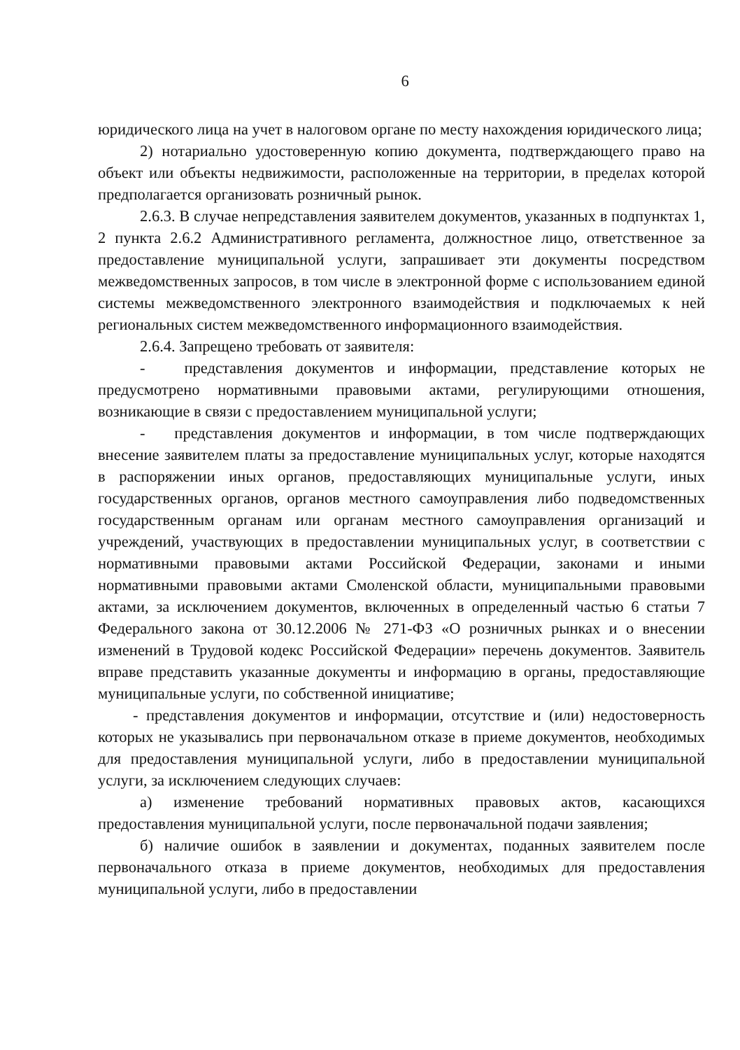6
юридического лица на учет в налоговом органе по месту нахождения юридического лица;
2) нотариально удостоверенную копию документа, подтверждающего право на объект или объекты недвижимости, расположенные на территории, в пределах которой предполагается организовать розничный рынок.
2.6.3. В случае непредставления заявителем документов, указанных в подпунктах 1, 2 пункта 2.6.2 Административного регламента, должностное лицо, ответственное за предоставление муниципальной услуги, запрашивает эти документы посредством межведомственных запросов, в том числе в электронной форме с использованием единой системы межведомственного электронного взаимодействия и подключаемых к ней региональных систем межведомственного информационного взаимодействия.
2.6.4. Запрещено требовать от заявителя:
- представления документов и информации, представление которых не предусмотрено нормативными правовыми актами, регулирующими отношения, возникающие в связи с предоставлением муниципальной услуги;
- представления документов и информации, в том числе подтверждающих внесение заявителем платы за предоставление муниципальных услуг, которые находятся в распоряжении иных органов, предоставляющих муниципальные услуги, иных государственных органов, органов местного самоуправления либо подведомственных государственным органам или органам местного самоуправления организаций и учреждений, участвующих в предоставлении муниципальных услуг, в соответствии с нормативными правовыми актами Российской Федерации, законами и иными нормативными правовыми актами Смоленской области, муниципальными правовыми актами, за исключением документов, включенных в определенный частью 6 статьи 7 Федерального закона от 30.12.2006 № 271-ФЗ «О розничных рынках и о внесении изменений в Трудовой кодекс Российской Федерации» перечень документов. Заявитель вправе представить указанные документы и информацию в органы, предоставляющие муниципальные услуги, по собственной инициативе;
- представления документов и информации, отсутствие и (или) недостоверность которых не указывались при первоначальном отказе в приеме документов, необходимых для предоставления муниципальной услуги, либо в предоставлении муниципальной услуги, за исключением следующих случаев:
а) изменение требований нормативных правовых актов, касающихся предоставления муниципальной услуги, после первоначальной подачи заявления;
б) наличие ошибок в заявлении и документах, поданных заявителем после первоначального отказа в приеме документов, необходимых для предоставления муниципальной услуги, либо в предоставлении